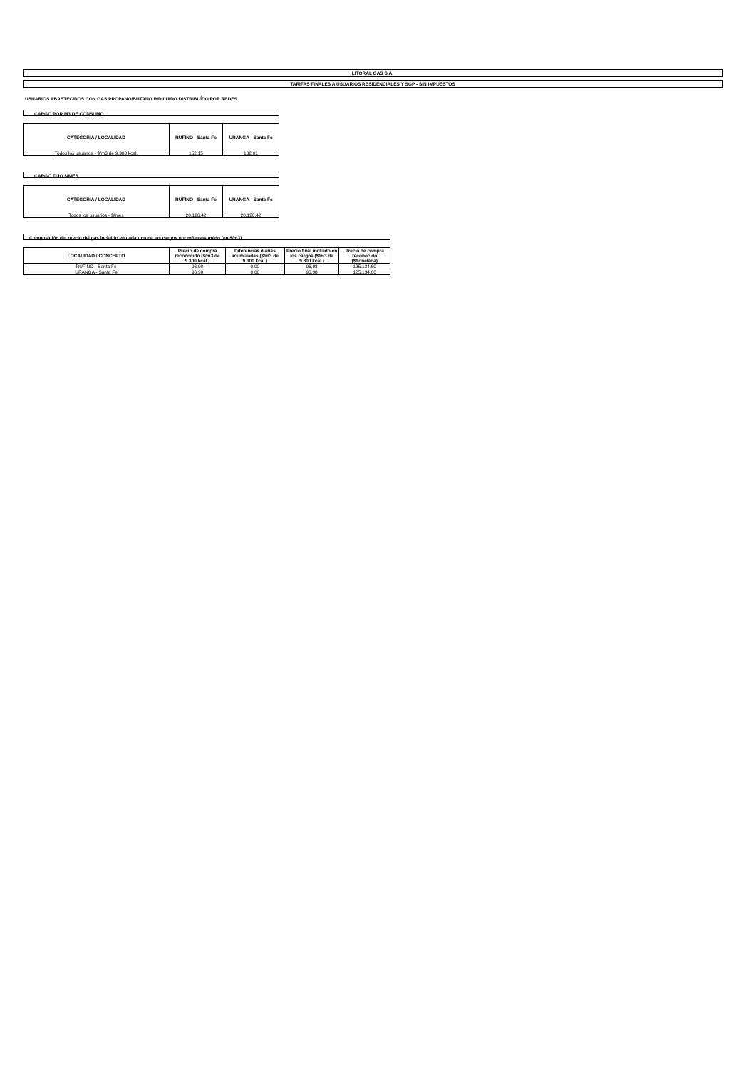LITORAL GAS S.A.
TARIFAS FINALES A USUARIOS RESIDENCIALES Y SGP - SIN IMPUESTOS
USUARIOS ABASTECIDOS CON GAS PROPANO/BUTANO INDILUIDO DISTRIBUÍDO POR REDES
CARGO POR M3 DE CONSUMO
| CATEGORÍA / LOCALIDAD | RUFINO - Santa Fe | URANGA - Santa Fe |
| --- | --- | --- |
| Todos los usuarios - $/m3 de 9.300 kcal. | 152,15 | 132,01 |
CARGO FIJO $/MES
| CATEGORÍA / LOCALIDAD | RUFINO - Santa Fe | URANGA - Santa Fe |
| --- | --- | --- |
| Todos los usuarios - $/mes | 20.126,42 | 20.126,42 |
Composición del precio del gas incluido en cada uno de los cargos por m3 consumido (en $/m3)
| LOCALIDAD / CONCEPTO | Precio de compra reconocido ($/m3 de 9.300 kcal.) | Diferencias diarias acumuladas ($/m3 de 9.300 kcal.) | Precio final incluido en los cargos ($/m3 de 9.300 kcal.) | Precio de compra reconocido ($/tonelada) |
| --- | --- | --- | --- | --- |
| RUFINO - Santa Fe | 96,98 | 0,00 | 96,98 | 125.134,60 |
| URANGA - Santa Fe | 96,98 | 0,00 | 96,98 | 125.134,60 |